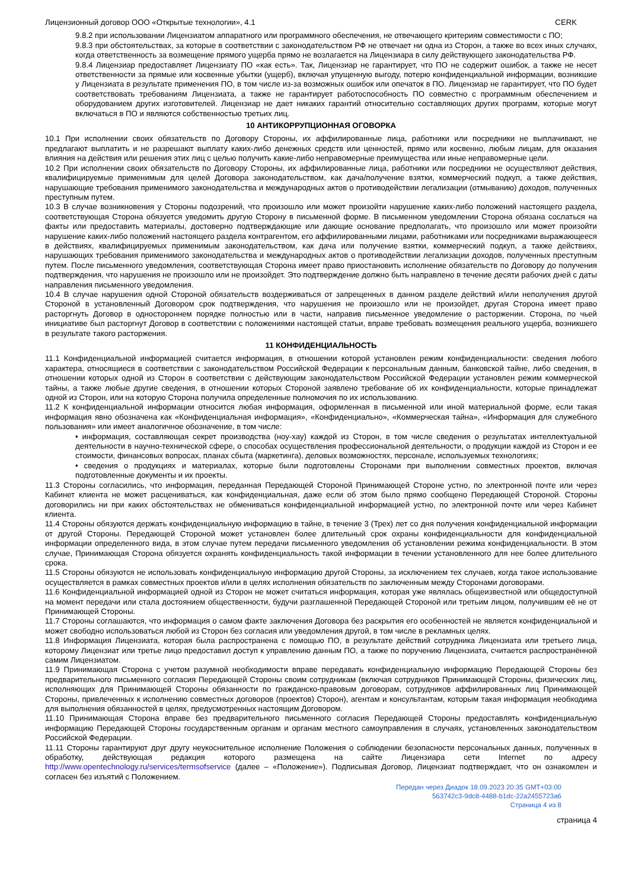Лицензионный договор ООО «Открытые технологии», 4.1 CERK
9.8.2 при использовании Лицензиатом аппаратного или программного обеспечения, не отвечающего критериям совместимости с ПО;
9.8.3 при обстоятельствах, за которые в соответствии с законодательством РФ не отвечает ни одна из Сторон, а также во всех иных случаях, когда ответственность за возмещение прямого ущерба прямо не возлагается на Лицензиара в силу действующего законодательства РФ.
9.8.4 Лицензиар предоставляет Лицензиату ПО «как есть». Так, Лицензиар не гарантирует, что ПО не содержит ошибок, а также не несет ответственности за прямые или косвенные убытки (ущерб), включая упущенную выгоду, потерю конфиденциальной информации, возникшие у Лицензиата в результате применения ПО, в том числе из-за возможных ошибок или опечаток в ПО. Лицензиар не гарантирует, что ПО будет соответствовать требованиям Лицензиата, а также не гарантирует работоспособность ПО совместно с программным обеспечением и оборудованием других изготовителей. Лицензиар не дает никаких гарантий относительно составляющих других программ, которые могут включаться в ПО и являются собственностью третьих лиц.
10 АНТИКОРРУПЦИОННАЯ ОГОВОРКА
10.1 При исполнении своих обязательств по Договору Стороны, их аффилированные лица, работники или посредники не выплачивают, не предлагают выплатить и не разрешают выплату каких-либо денежных средств или ценностей, прямо или косвенно, любым лицам, для оказания влияния на действия или решения этих лиц с целью получить какие-либо неправомерные преимущества или иные неправомерные цели.
10.2 При исполнении своих обязательств по Договору Стороны, их аффилированные лица, работники или посредники не осуществляют действия, квалифицируемые применимым для целей Договора законодательством, как дача/получение взятки, коммерческий подкуп, а также действия, нарушающие требования применимого законодательства и международных актов о противодействии легализации (отмыванию) доходов, полученных преступным путем.
10.3 В случае возникновения у Стороны подозрений, что произошло или может произойти нарушение каких-либо положений настоящего раздела, соответствующая Сторона обязуется уведомить другую Сторону в письменной форме. В письменном уведомлении Сторона обязана сослаться на факты или предоставить материалы, достоверно подтверждающие или дающие основание предполагать, что произошло или может произойти нарушение каких-либо положений настоящего раздела контрагентом, его аффилированными лицами, работниками или посредниками выражающееся в действиях, квалифицируемых применимым законодательством, как дача или получение взятки, коммерческий подкуп, а также действиях, нарушающих требования применимого законодательства и международных актов о противодействии легализации доходов, полученных преступным путем. После письменного уведомления, соответствующая Сторона имеет право приостановить исполнение обязательств по Договору до получения подтверждения, что нарушения не произошло или не произойдет. Это подтверждение должно быть направлено в течение десяти рабочих дней с даты направления письменного уведомления.
10.4 В случае нарушения одной Стороной обязательств воздерживаться от запрещенных в данном разделе действий и/или неполучения другой Стороной в установленный Договором срок подтверждения, что нарушения не произошло или не произойдет, другая Сторона имеет право расторгнуть Договор в одностороннем порядке полностью или в части, направив письменное уведомление о расторжении. Сторона, по чьей инициативе был расторгнут Договор в соответствии с положениями настоящей статьи, вправе требовать возмещения реального ущерба, возникшего в результате такого расторжения.
11 КОНФИДЕНЦИАЛЬНОСТЬ
11.1 Конфиденциальной информацией считается информация, в отношении которой установлен режим конфиденциальности: сведения любого характера, относящиеся в соответствии с законодательством Российской Федерации к персональным данным, банковской тайне, либо сведения, в отношении которых одной из Сторон в соответствии с действующим законодательством Российской Федерации установлен режим коммерческой тайны, а также любые другие сведения, в отношении которых Стороной заявлено требование об их конфиденциальности, которые принадлежат одной из Сторон, или на которую Сторона получила определенные полномочия по их использованию.
11.2 К конфиденциальной информации относится любая информация, оформленная в письменной или иной материальной форме, если такая информация явно обозначена как «Конфиденциальная информация», «Конфиденциально», «Коммерческая тайна», «Информация для служебного пользования» или имеет аналогичное обозначение, в том числе:
• информация, составляющая секрет производства (ноу-хау) каждой из Сторон, в том числе сведения о результатах интеллектуальной деятельности в научно-технической сфере, о способах осуществления профессиональной деятельности, о продукции каждой из Сторон и ее стоимости, финансовых вопросах, планах сбыта (маркетинга), деловых возможностях, персонале, используемых технологиях;
• сведения о продукциях и материалах, которые были подготовлены Сторонами при выполнении совместных проектов, включая подготовленные документы и их проекты.
11.3 Стороны согласились, что информация, переданная Передающей Стороной Принимающей Стороне устно, по электронной почте или через Кабинет клиента не может расцениваться, как конфиденциальная, даже если об этом было прямо сообщено Передающей Стороной. Стороны договорились ни при каких обстоятельствах не обмениваться конфиденциальной информацией устно, по электронной почте или через Кабинет клиента.
11.4 Стороны обязуются держать конфиденциальную информацию в тайне, в течение 3 (Трех) лет со дня получения конфиденциальной информации от другой Стороны. Передающей Стороной может установлен более длительный срок охраны конфиденциальности для конфиденциальной информации определенного вида, в этом случае путем передачи письменного уведомления об установлении режима конфиденциальности. В этом случае, Принимающая Сторона обязуется охранять конфиденциальность такой информации в течении установленного для нее более длительного срока.
11.5 Стороны обязуются не использовать конфиденциальную информацию другой Стороны, за исключением тех случаев, когда такое использование осуществляется в рамках совместных проектов и/или в целях исполнения обязательств по заключенным между Сторонами договорами.
11.6 Конфиденциальной информацией одной из Сторон не может считаться информация, которая уже являлась общеизвестной или общедоступной на момент передачи или стала достоянием общественности, будучи разглашенной Передающей Стороной или третьим лицом, получившим её не от Принимающей Стороны.
11.7 Стороны соглашаются, что информация о самом факте заключения Договора без раскрытия его особенностей не является конфиденциальной и может свободно использоваться любой из Сторон без согласия или уведомления другой, в том числе в рекламных целях.
11.8 Информация Лицензиата, которая была распространена с помощью ПО, в результате действий сотрудника Лицензиата или третьего лица, которому Лицензиат или третье лицо предоставил доступ к управлению данным ПО, а также по поручению Лицензиата, считается распространённой самим Лицензиатом.
11.9 Принимающая Сторона с учетом разумной необходимости вправе передавать конфиденциальную информацию Передающей Стороны без предварительного письменного согласия Передающей Стороны своим сотрудникам (включая сотрудников Принимающей Стороны, физических лиц, исполняющих для Принимающей Стороны обязанности по гражданско-правовым договорам, сотрудников аффилированных лиц Принимающей Стороны, привлеченных к исполнению совместных договоров (проектов) Сторон), агентам и консультантам, которым такая информация необходима для выполнения обязанностей в целях, предусмотренных настоящим Договором.
11.10 Принимающая Сторона вправе без предварительного письменного согласия Передающей Стороны предоставлять конфиденциальную информацию Передающей Стороны государственным органам и органам местного самоуправления в случаях, установленных законодательством Российской Федерации.
11.11 Стороны гарантируют друг другу неукоснительное исполнение Положения о соблюдении безопасности персональных данных, полученных в обработку, действующая редакция которого размещена на сайте Лицензиара сети Internet по адресу http://www.opentechnology.ru/services/termsofservice (далее – «Положение»). Подписывая Договор, Лицензиат подтверждает, что он ознакомлен и согласен без изъятий с Положением.
Передан через Диадок 18.09.2023 20:35 GMT+03:00
563742c3-9dc8-4488-b1dc-22a2455723a6
Страница 4 из 8
страница 4